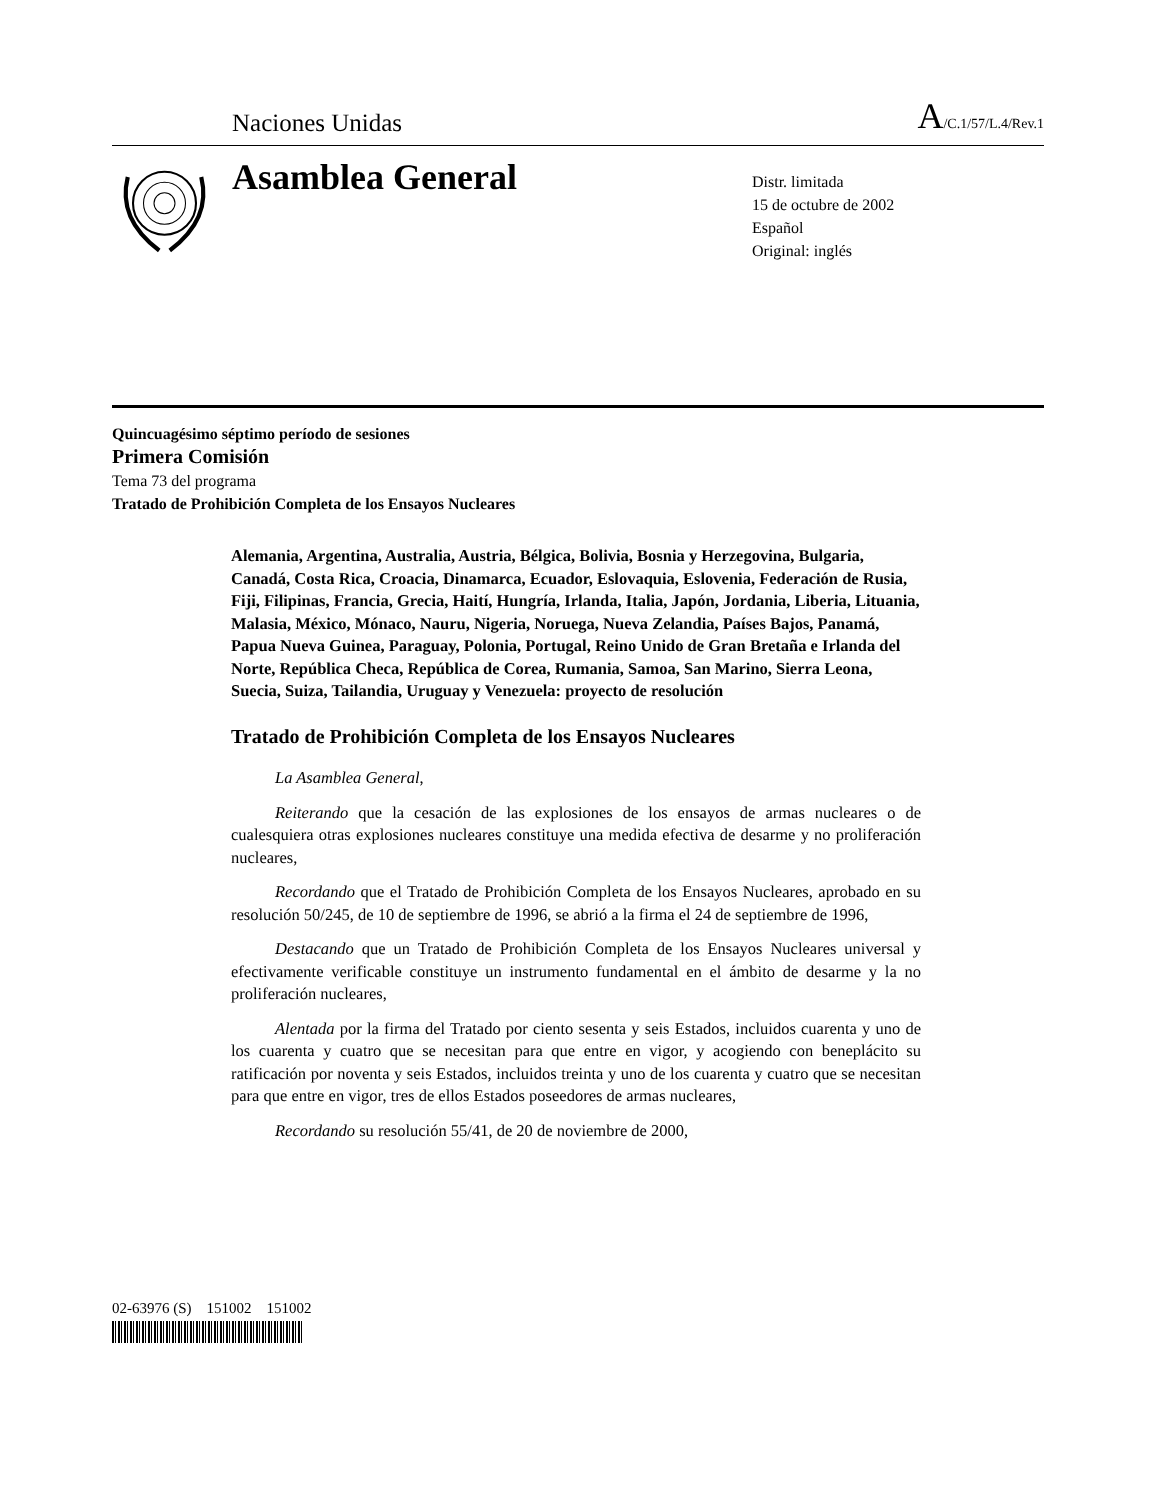Naciones Unidas A/C.1/57/L.4/Rev.1
Asamblea General
Distr. limitada
15 de octubre de 2002
Español
Original: inglés
Quincuagésimo séptimo período de sesiones
Primera Comisión
Tema 73 del programa
Tratado de Prohibición Completa de los Ensayos Nucleares
Alemania, Argentina, Australia, Austria, Bélgica, Bolivia, Bosnia y Herzegovina, Bulgaria, Canadá, Costa Rica, Croacia, Dinamarca, Ecuador, Eslovaquia, Eslovenia, Federación de Rusia, Fiji, Filipinas, Francia, Grecia, Haití, Hungría, Irlanda, Italia, Japón, Jordania, Liberia, Lituania, Malasia, México, Mónaco, Nauru, Nigeria, Noruega, Nueva Zelandia, Países Bajos, Panamá, Papua Nueva Guinea, Paraguay, Polonia, Portugal, Reino Unido de Gran Bretaña e Irlanda del Norte, República Checa, República de Corea, Rumania, Samoa, San Marino, Sierra Leona, Suecia, Suiza, Tailandia, Uruguay y Venezuela: proyecto de resolución
Tratado de Prohibición Completa de los Ensayos Nucleares
La Asamblea General,
Reiterando que la cesación de las explosiones de los ensayos de armas nucleares o de cualesquiera otras explosiones nucleares constituye una medida efectiva de desarme y no proliferación nucleares,
Recordando que el Tratado de Prohibición Completa de los Ensayos Nucleares, aprobado en su resolución 50/245, de 10 de septiembre de 1996, se abrió a la firma el 24 de septiembre de 1996,
Destacando que un Tratado de Prohibición Completa de los Ensayos Nucleares universal y efectivamente verificable constituye un instrumento fundamental en el ámbito de desarme y la no proliferación nucleares,
Alentada por la firma del Tratado por ciento sesenta y seis Estados, incluidos cuarenta y uno de los cuarenta y cuatro que se necesitan para que entre en vigor, y acogiendo con beneplácito su ratificación por noventa y seis Estados, incluidos treinta y uno de los cuarenta y cuatro que se necesitan para que entre en vigor, tres de ellos Estados poseedores de armas nucleares,
Recordando su resolución 55/41, de 20 de noviembre de 2000,
02-63976 (S) 151002 151002